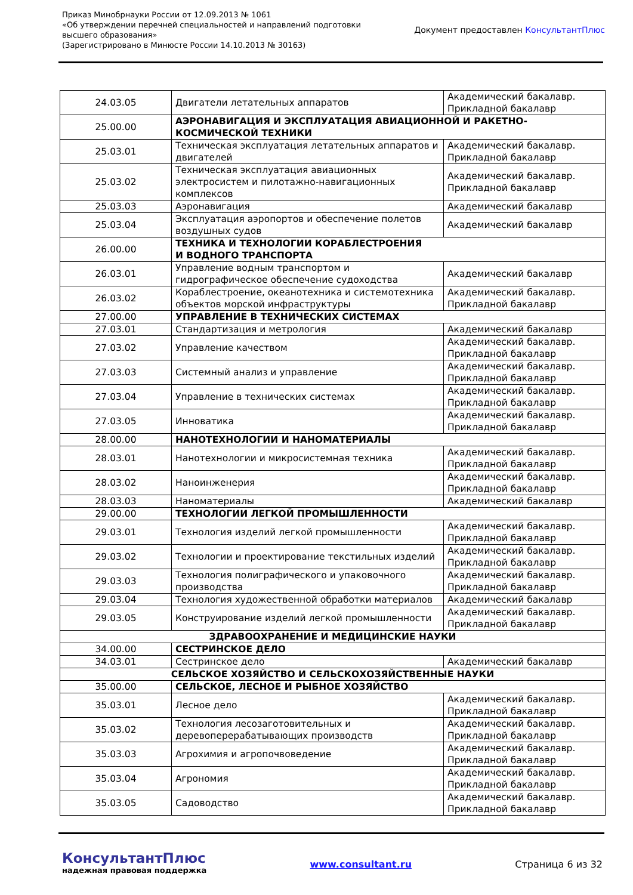Приказ Минобрнауки России от 12.09.2013 № 1061
«Об утверждении перечней специальностей и направлений подготовки
высшего образования»
(Зарегистрировано в Минюсте России 14.10.2013 № 30163)
Документ предоставлен КонсультантПлюс
| 24.03.05 | Двигатели летательных аппаратов | Академический бакалавр. Прикладной бакалавр |
| 25.00.00 | АЭРОНАВИГАЦИЯ И ЭКСПЛУАТАЦИЯ АВИАЦИОННОЙ И РАКЕТНО-КОСМИЧЕСКОЙ ТЕХНИКИ | |
| 25.03.01 | Техническая эксплуатация летательных аппаратов и двигателей | Академический бакалавр. Прикладной бакалавр |
| 25.03.02 | Техническая эксплуатация авиационных электросистем и пилотажно-навигационных комплексов | Академический бакалавр. Прикладной бакалавр |
| 25.03.03 | Аэронавигация | Академический бакалавр |
| 25.03.04 | Эксплуатация аэропортов и обеспечение полетов воздушных судов | Академический бакалавр |
| 26.00.00 | ТЕХНИКА И ТЕХНОЛОГИИ КОРАБЛЕСТРОЕНИЯ И ВОДНОГО ТРАНСПОРТА | |
| 26.03.01 | Управление водным транспортом и гидрографическое обеспечение судоходства | Академический бакалавр |
| 26.03.02 | Кораблестроение, океанотехника и системотехника объектов морской инфраструктуры | Академический бакалавр. Прикладной бакалавр |
| 27.00.00 | УПРАВЛЕНИЕ В ТЕХНИЧЕСКИХ СИСТЕМАХ | |
| 27.03.01 | Стандартизация и метрология | Академический бакалавр |
| 27.03.02 | Управление качеством | Академический бакалавр. Прикладной бакалавр |
| 27.03.03 | Системный анализ и управление | Академический бакалавр. Прикладной бакалавр |
| 27.03.04 | Управление в технических системах | Академический бакалавр. Прикладной бакалавр |
| 27.03.05 | Инноватика | Академический бакалавр. Прикладной бакалавр |
| 28.00.00 | НАНОТЕХНОЛОГИИ И НАНОМАТЕРИАЛЫ | |
| 28.03.01 | Нанотехнологии и микросистемная техника | Академический бакалавр. Прикладной бакалавр |
| 28.03.02 | Наноинженерия | Академический бакалавр. Прикладной бакалавр |
| 28.03.03 | Наноматериалы | Академический бакалавр |
| 29.00.00 | ТЕХНОЛОГИИ ЛЕГКОЙ ПРОМЫШЛЕННОСТИ | |
| 29.03.01 | Технология изделий легкой промышленности | Академический бакалавр. Прикладной бакалавр |
| 29.03.02 | Технологии и проектирование текстильных изделий | Академический бакалавр. Прикладной бакалавр |
| 29.03.03 | Технология полиграфического и упаковочного производства | Академический бакалавр. Прикладной бакалавр |
| 29.03.04 | Технология художественной обработки материалов | Академический бакалавр |
| 29.03.05 | Конструирование изделий легкой промышленности | Академический бакалавр. Прикладной бакалавр |
| ЗДРАВООХРАНЕНИЕ И МЕДИЦИНСКИЕ НАУКИ | | |
| 34.00.00 | СЕСТРИНСКОЕ ДЕЛО | |
| 34.03.01 | Сестринское дело | Академический бакалавр |
| СЕЛЬСКОЕ ХОЗЯЙСТВО И СЕЛЬСКОХОЗЯЙСТВЕННЫЕ НАУКИ | | |
| 35.00.00 | СЕЛЬСКОЕ, ЛЕСНОЕ И РЫБНОЕ ХОЗЯЙСТВО | |
| 35.03.01 | Лесное дело | Академический бакалавр. Прикладной бакалавр |
| 35.03.02 | Технология лесозаготовительных и деревоперерабатывающих производств | Академический бакалавр. Прикладной бакалавр |
| 35.03.03 | Агрохимия и агропочвоведение | Академический бакалавр. Прикладной бакалавр |
| 35.03.04 | Агрономия | Академический бакалавр. Прикладной бакалавр |
| 35.03.05 | Садоводство | Академический бакалавр. Прикладной бакалавр |
КонсультантПлюс
надежная правовая поддержка
www.consultant.ru Страница 6 из 32